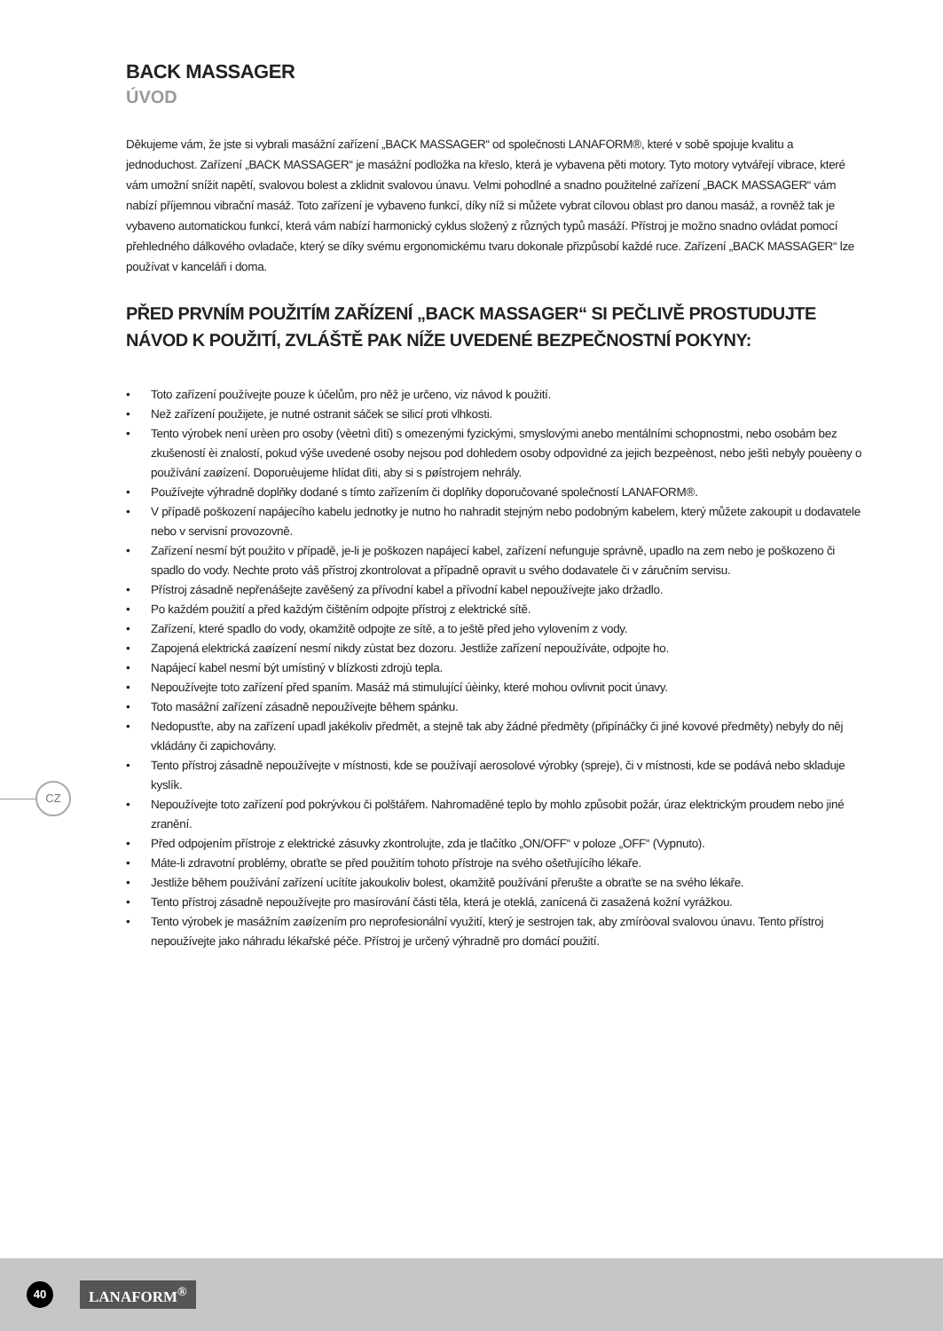BACK MASSAGER
ÚVOD
Děkujeme vám, že jste si vybrali masážní zařízení „BACK MASSAGER“ od společnosti LANAFORM®, které v sobě spojuje kvalitu a jednoduchost. Zařízení „BACK MASSAGER“ je masážní podložka na křeslo, která je vybavena pěti motory. Tyto motory vytvářejí vibrace, které vám umožní snížit napětí, svalovou bolest a zklidnit svalovou únavu. Velmi pohodlné a snadno použitelné zařízení „BACK MASSAGER“ vám nabízí příjemnou vibrační masáž. Toto zařízení je vybaveno funkcí, díky níž si můžete vybrat cílovou oblast pro danou masáž, a rovněž tak je vybaveno automatickou funkcí, která vám nabízí harmonický cyklus složený z různých typů masáží. Přístroj je možno snadno ovládat pomocí přehledného dálkového ovladače, který se díky svému ergonomickému tvaru dokonale přizpůsobí každé ruce. Zařízení „BACK MASSAGER“ lze používat v kanceláři i doma.
PŘED PRVNÍM POUŽITÍM ZAŘÍZENÍ „BACK MASSAGER“ SI PEČLIVĚ PROSTUDUJTE NÁVOD K POUŽITÍ, ZVLÁŠTĚ PAK NÍŽE UVEDENÉ BEZPEČNOSTNÍ POKYNY:
• Toto zařízení používejte pouze k účelům, pro něž je určeno, viz návod k použití.
• Než zařízení použijete, je nutné ostranit sáček se silicí proti vlhkosti.
• Tento výrobek není urèen pro osoby (vèetnì dìtí) s omezenými fyzickými, smyslovými anebo mentálními schopnostmi, nebo osobám bez zkušeností èi znalostí, pokud výše uvedené osoby nejsou pod dohledem osoby odpovìdné za jejich bezpeènost, nebo ještì nebyly pouèeny o používání zaøízení. Doporuèujeme hlídat dìti, aby si s pøístrojem nehrály.
• Používejte výhradně doplňky dodané s tímto zařízením či doplňky doporučované společností LANAFORM®.
• V případě poškození napájecího kabelu jednotky je nutno ho nahradit stejným nebo podobným kabelem, který můžete zakoupit u dodavatele nebo v servisní provozovně.
• Zařízení nesmí být použito v případě, je-li je poškozen napájecí kabel, zařízení nefunguje správně, upadlo na zem nebo je poškozeno či spadlo do vody. Nechte proto váš přístroj zkontrolovat a případně opravit u svého dodavatele či v záručním servisu.
• Přístroj zásadně nepřenášejte zavěšený za přívodní kabel a přívodní kabel nepoužívejte jako držadlo.
• Po každém použití a před každým čištěním odpojte přístroj z elektrické sítě.
• Zařízení, které spadlo do vody, okamžitě odpojte ze sítě, a to ještě před jeho vylovením z vody.
• Zapojená elektrická zaøízení nesmí nikdy zùstat bez dozoru. Jestliže zařízení nepoužíváte, odpojte ho.
• Napájecí kabel nesmí být umístìný v blízkosti zdrojù tepla.
• Nepoužívejte toto zařízení před spaním. Masáž má stimulující úèinky, které mohou ovlivnit pocit únavy.
• Toto masážní zařízení zásadně nepoužívejte během spánku.
• Nedopusťte, aby na zařízení upadl jakékoliv předmět, a stejně tak aby žádné předměty (připínáčky či jiné kovové předměty) nebyly do něj vkládány či zapichovány.
• Tento přístroj zásadně nepoužívejte v místnosti, kde se používají aerosolové výrobky (spreje), či v místnosti, kde se podává nebo skladuje kyslík.
• Nepoužívejte toto zařízení pod pokrývkou či polštářem. Nahromaděné teplo by mohlo způsobit požár, úraz elektrickým proudem nebo jiné zranění.
• Před odpojením přístroje z elektrické zásuvky zkontrolujte, zda je tlačítko „ON/OFF“ v poloze „OFF“ (Vypnuto).
• Máte-li zdravotní problémy, obraťte se před použitím tohoto přístroje na svého ošetřujícího lékaře.
• Jestliže během používání zařízení ucítíte jakoukoliv bolest, okamžitě používání přerušte a obraťte se na svého lékaře.
• Tento přístroj zásadně nepoužívejte pro masírování části těla, která je oteklá, zanícená či zasažená kožní vyrážkou.
• Tento výrobek je masážním zaøízením pro neprofesionální využití, který je sestrojen tak, aby zmíròoval svalovou únavu. Tento přístroj nepoužívejte jako náhradu lékařské péče. Přístroj je určený výhradně pro domácí použití.
CZ
40
LANAFORM<sup>®</sup>